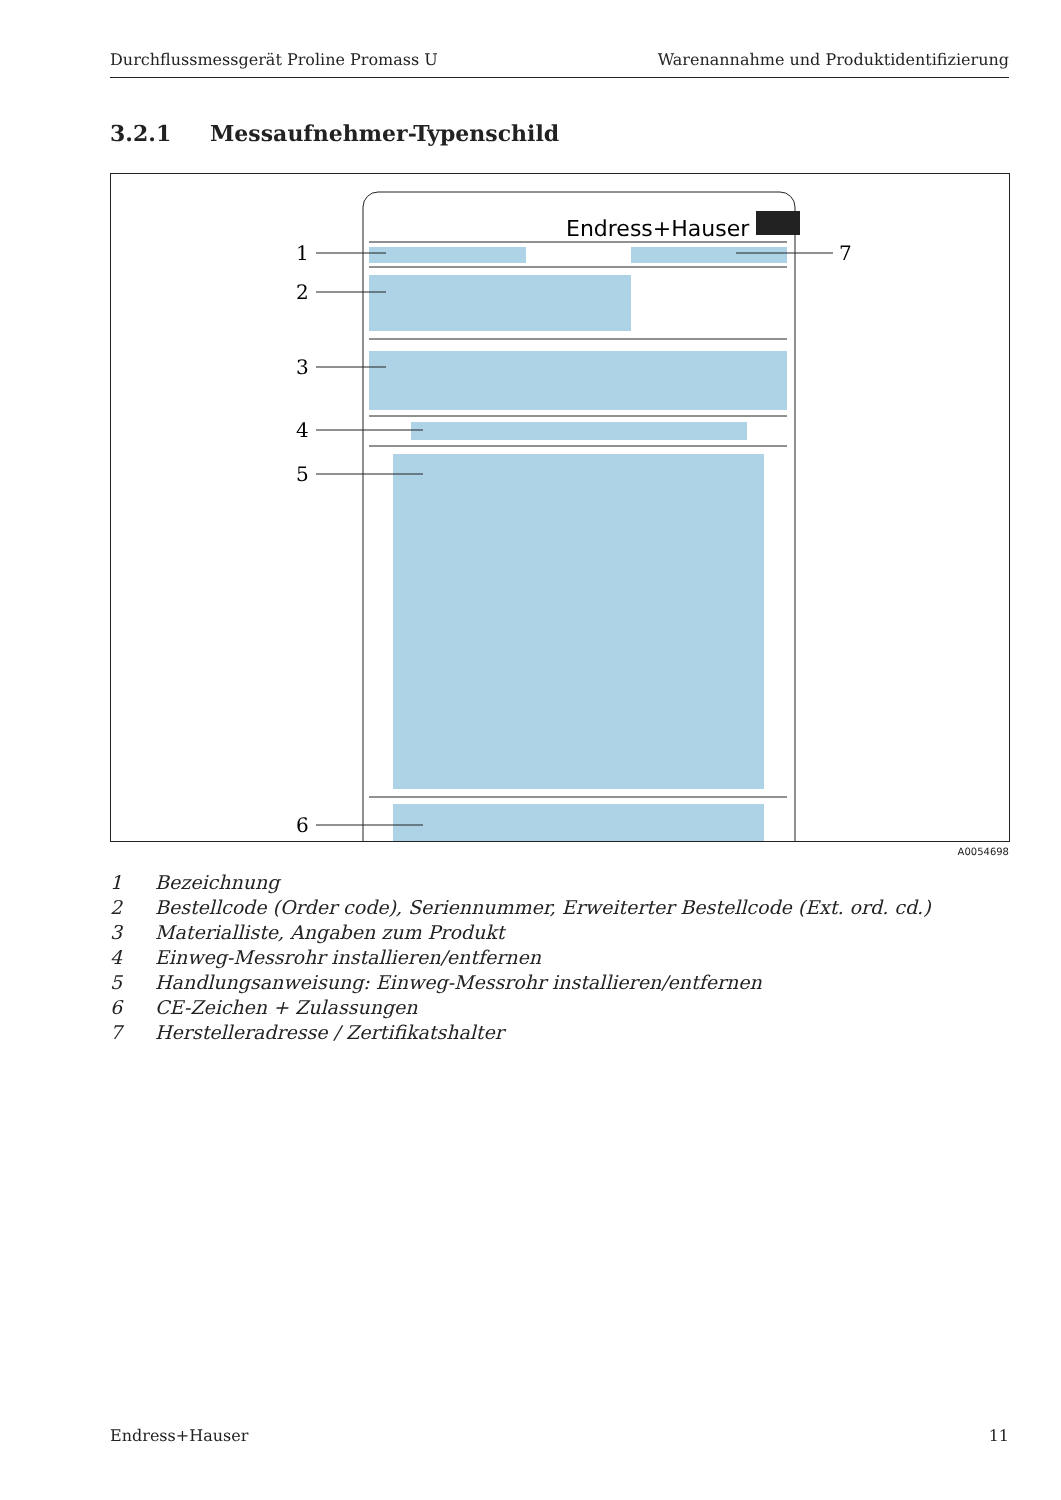Durchflussmessgerät Proline Promass U Warenannahme und Produktidentifizierung
3.2.1 Messaufnehmer-Typenschild
Endress+Hauser
1
2
3
4
5
6
7
A0054698
1 Bezeichnung
2 Bestellcode (Order code), Seriennummer, Erweiterter Bestellcode (Ext. ord. cd.)
3 Materialliste, Angaben zum Produkt
4 Einweg-Messrohr installieren/entfernen
5 Handlungsanweisung: Einweg-Messrohr installieren/entfernen
6 CE-Zeichen + Zulassungen
7 Herstelleradresse / Zertifikatshalter
Endress+Hauser 11